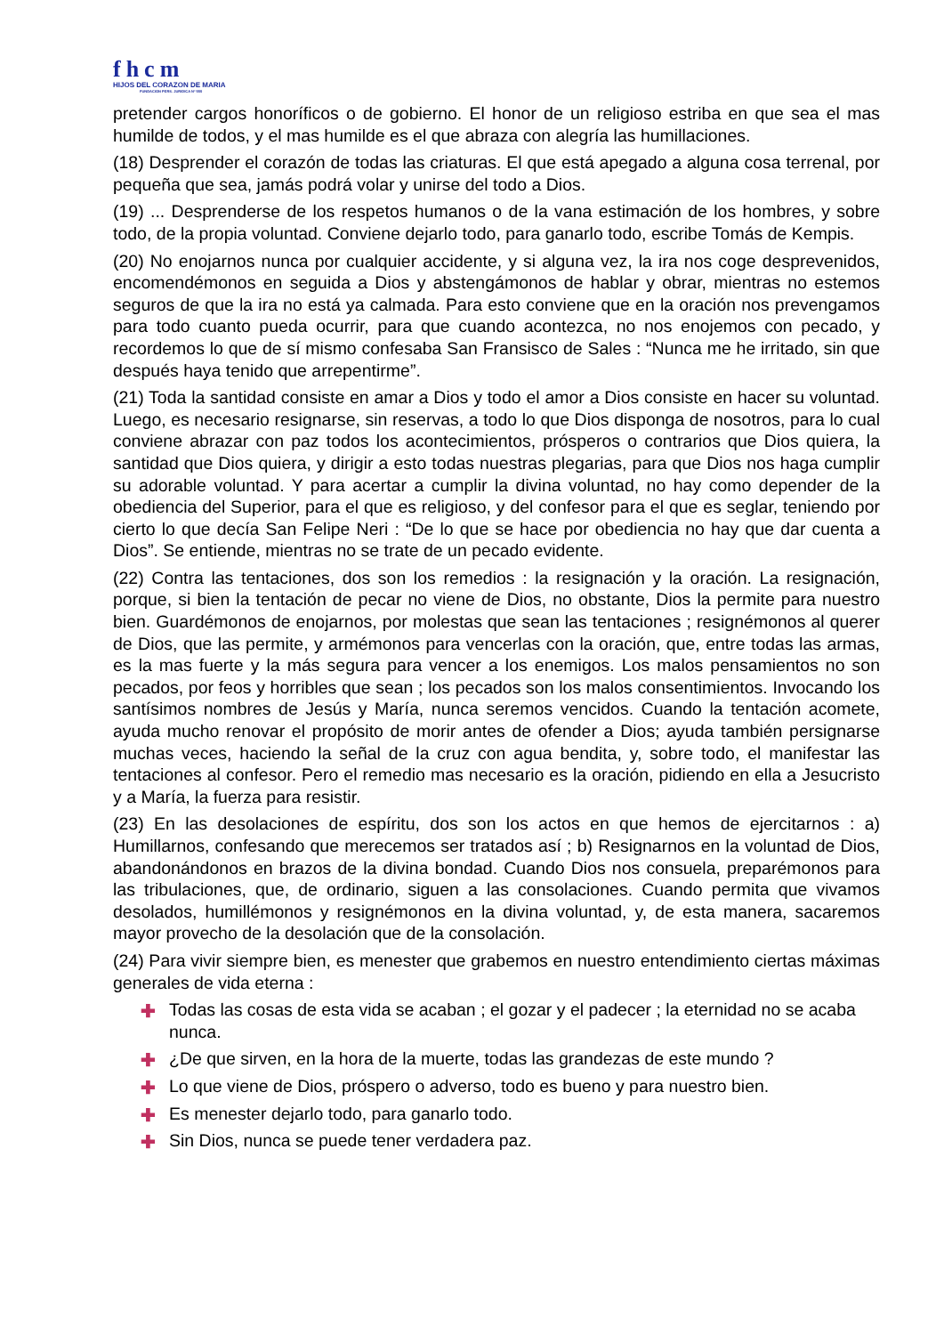fhcm
HIJOS DEL CORAZON DE MARIA
FUNDACION PERS. JURIDICA Nº 550
pretender cargos honoríficos o de gobierno. El honor de un religioso estriba en que sea el mas humilde de todos, y el mas humilde es el que abraza con alegría las humillaciones.
(18) Desprender el corazón de todas las criaturas. El que está apegado a alguna cosa terrenal, por pequeña que sea, jamás podrá volar y unirse del todo a Dios.
(19) ... Desprenderse de los respetos humanos o de la vana estimación de los hombres, y sobre todo, de la propia voluntad. Conviene dejarlo todo, para ganarlo todo, escribe Tomás de Kempis.
(20) No enojarnos nunca por cualquier accidente, y si alguna vez, la ira nos coge desprevenidos, encomendémonos en seguida a Dios y abstengámonos de hablar y obrar, mientras no estemos seguros de que la ira no está ya calmada. Para esto conviene que en la oración nos prevengamos para todo cuanto pueda ocurrir, para que cuando acontezca, no nos enojemos con pecado, y recordemos lo que de sí mismo confesaba San Fransisco de Sales : “Nunca me he irritado, sin que después haya tenido que arrepentirme”.
(21) Toda la santidad consiste en amar a Dios y todo el amor a Dios consiste en hacer su voluntad. Luego, es necesario resignarse, sin reservas, a todo lo que Dios disponga de nosotros, para lo cual conviene abrazar con paz todos los acontecimientos, prósperos o contrarios que Dios quiera, la santidad que Dios quiera, y dirigir a esto todas nuestras plegarias, para que Dios nos haga cumplir su adorable voluntad. Y para acertar a cumplir la divina voluntad, no hay como depender de la obediencia del Superior, para el que es religioso, y del confesor para el que es seglar, teniendo por cierto lo que decía San Felipe Neri : “De lo que se hace por obediencia no hay que dar cuenta a Dios”. Se entiende, mientras no se trate de un pecado evidente.
(22) Contra las tentaciones, dos son los remedios : la resignación y la oración. La resignación, porque, si bien la tentación de pecar no viene de Dios, no obstante, Dios la permite para nuestro bien. Guardémonos de enojarnos, por molestas que sean las tentaciones ; resignémonos al querer de Dios, que las permite, y armémonos para vencerlas con la oración, que, entre todas las armas, es la mas fuerte y la más segura para vencer a los enemigos. Los malos pensamientos no son pecados, por feos y horribles que sean ; los pecados son los malos consentimientos. Invocando los santísimos nombres de Jesús y María, nunca seremos vencidos. Cuando la tentación acomete, ayuda mucho renovar el propósito de morir antes de ofender a Dios; ayuda también persignarse muchas veces, haciendo la señal de la cruz con agua bendita, y, sobre todo, el manifestar las tentaciones al confesor. Pero el remedio mas necesario es la oración, pidiendo en ella a Jesucristo y a María, la fuerza para resistir.
(23) En las desolaciones de espíritu, dos son los actos en que hemos de ejercitarnos : a) Humillarnos, confesando que merecemos ser tratados así ; b) Resignarnos en la voluntad de Dios, abandonándonos en brazos de la divina bondad. Cuando Dios nos consuela, preparémonos para las tribulaciones, que, de ordinario, siguen a las consolaciones. Cuando permita que vivamos desolados, humillémonos y resignémonos en la divina voluntad, y, de esta manera, sacaremos mayor provecho de la desolación que de la consolación.
(24) Para vivir siempre bien, es menester que grabemos en nuestro entendimiento ciertas máximas generales de vida eterna :
✚ Todas las cosas de esta vida se acaban ; el gozar y el padecer ; la eternidad no se acaba nunca.
✚ ¿De que sirven, en la hora de la muerte, todas las grandezas de este mundo ?
✚ Lo que viene de Dios, próspero o adverso, todo es bueno y para nuestro bien.
✚ Es menester dejarlo todo, para ganarlo todo.
✚ Sin Dios, nunca se puede tener verdadera paz.